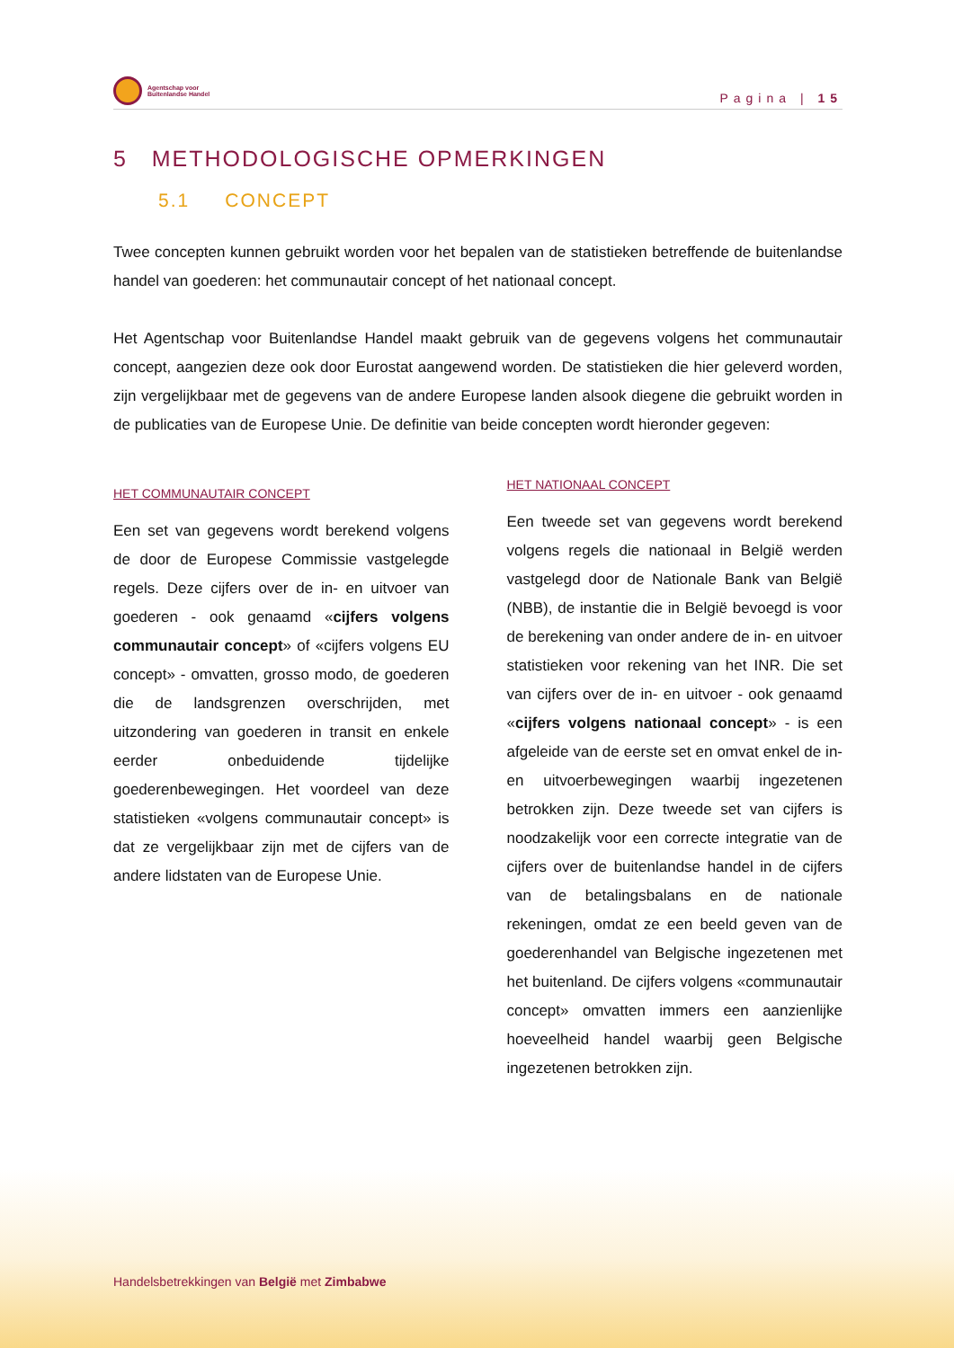Agentschap voor
Buitenlandse Handel
Pagina | 15
5 METHODOLOGISCHE OPMERKINGEN
5.1 CONCEPT
Twee concepten kunnen gebruikt worden voor het bepalen van de statistieken betreffende de buitenlandse handel van goederen: het communautair concept of het nationaal concept.
Het Agentschap voor Buitenlandse Handel maakt gebruik van de gegevens volgens het communautair concept, aangezien deze ook door Eurostat aangewend worden. De statistieken die hier geleverd worden, zijn vergelijkbaar met de gegevens van de andere Europese landen alsook diegene die gebruikt worden in de publicaties van de Europese Unie. De definitie van beide concepten wordt hieronder gegeven:
HET COMMUNAUTAIR CONCEPT
Een set van gegevens wordt berekend volgens de door de Europese Commissie vastgelegde regels. Deze cijfers over de in- en uitvoer van goederen - ook genaamd «cijfers volgens communautair concept» of «cijfers volgens EU concept» - omvatten, grosso modo, de goederen die de landsgrenzen overschrijden, met uitzondering van goederen in transit en enkele eerder onbeduidende tijdelijke goederenbewegingen. Het voordeel van deze statistieken «volgens communautair concept» is dat ze vergelijkbaar zijn met de cijfers van de andere lidstaten van de Europese Unie.
HET NATIONAAL CONCEPT
Een tweede set van gegevens wordt berekend volgens regels die nationaal in België werden vastgelegd door de Nationale Bank van België (NBB), de instantie die in België bevoegd is voor de berekening van onder andere de in- en uitvoer statistieken voor rekening van het INR. Die set van cijfers over de in- en uitvoer - ook genaamd «cijfers volgens nationaal concept» - is een afgeleide van de eerste set en omvat enkel de in- en uitvoerbewegingen waarbij ingezetenen betrokken zijn. Deze tweede set van cijfers is noodzakelijk voor een correcte integratie van de cijfers over de buitenlandse handel in de cijfers van de betalingsbalans en de nationale rekeningen, omdat ze een beeld geven van de goederenhandel van Belgische ingezetenen met het buitenland. De cijfers volgens «communautair concept» omvatten immers een aanzienlijke hoeveelheid handel waarbij geen Belgische ingezetenen betrokken zijn.
Handelsbetrekkingen van België met Zimbabwe